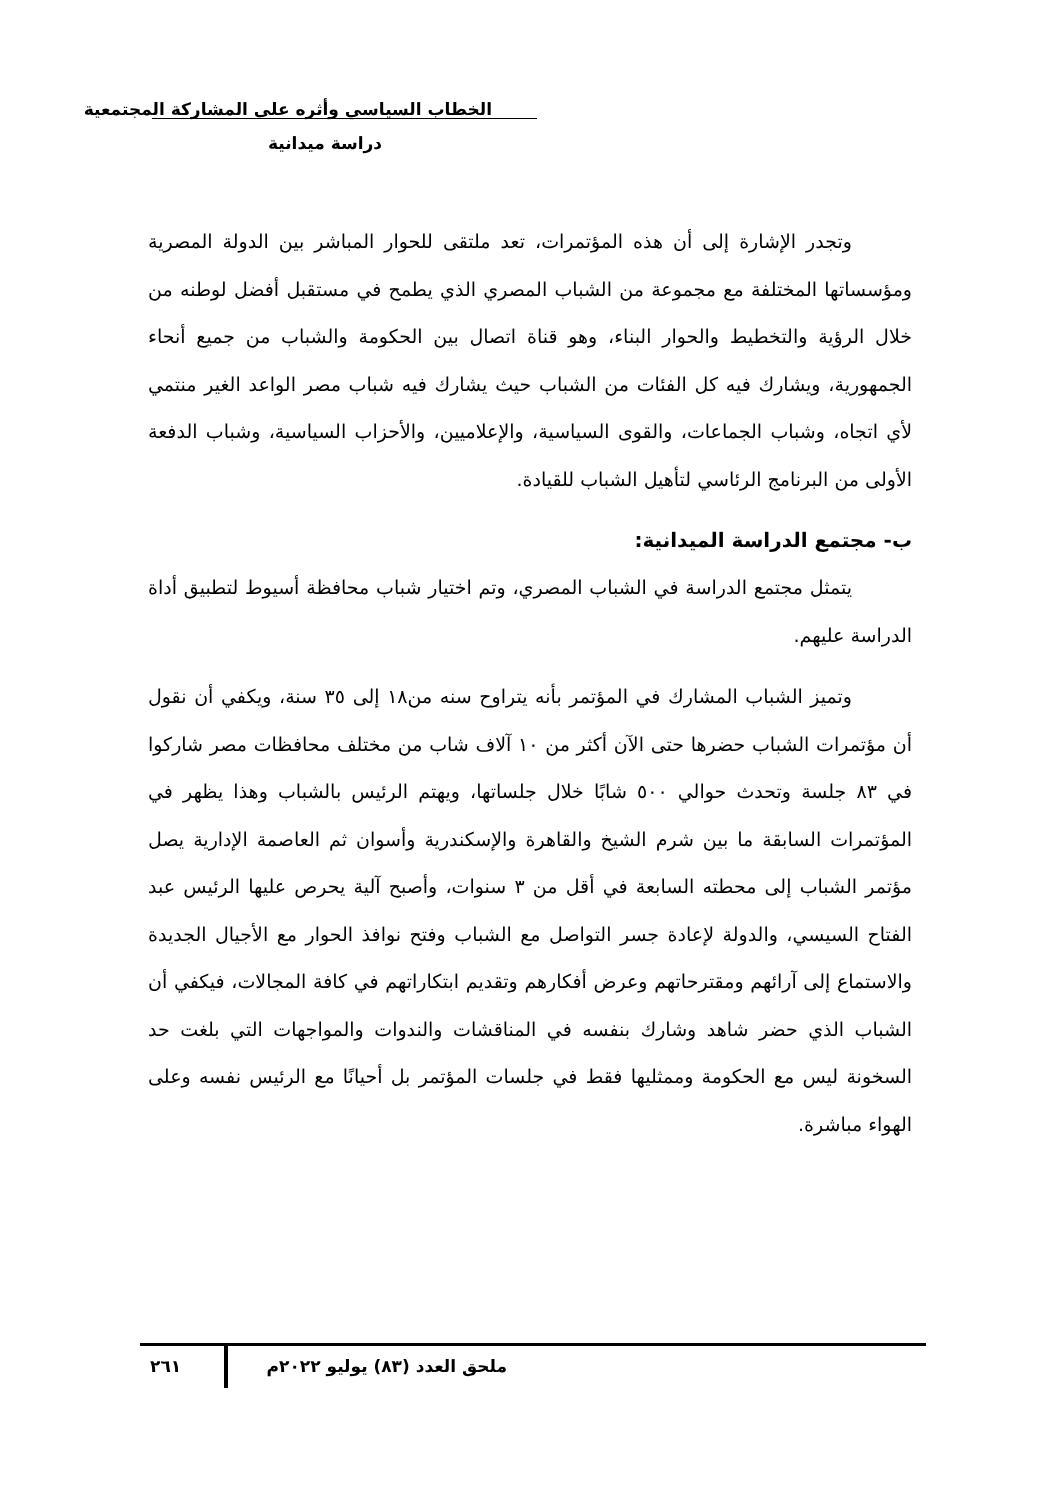الخطاب السياسي وأثره على المشاركة المجتمعية
دراسة ميدانية
وتجدر الإشارة إلى أن هذه المؤتمرات، تعد ملتقى للحوار المباشر بين الدولة المصرية ومؤسساتها المختلفة مع مجموعة من الشباب المصري الذي يطمح في مستقبل أفضل لوطنه من خلال الرؤية والتخطيط والحوار البناء، وهو قناة اتصال بين الحكومة والشباب من جميع أنحاء الجمهورية، ويشارك فيه كل الفئات من الشباب حيث يشارك فيه شباب مصر الواعد الغير منتمي لأي اتجاه، وشباب الجماعات، والقوى السياسية، والإعلاميين، والأحزاب السياسية، وشباب الدفعة الأولى من البرنامج الرئاسي لتأهيل الشباب للقيادة.
ب- مجتمع الدراسة الميدانية:
يتمثل مجتمع الدراسة في الشباب المصري، وتم اختيار شباب محافظة أسيوط لتطبيق أداة الدراسة عليهم.
وتميز الشباب المشارك في المؤتمر بأنه يتراوح سنه من١٨ إلى ٣٥ سنة، ويكفي أن نقول أن مؤتمرات الشباب حضرها حتى الآن أكثر من ١٠ آلاف شاب من مختلف محافظات مصر شاركوا في ٨٣ جلسة وتحدث حوالي ٥٠٠ شابًا خلال جلساتها، ويهتم الرئيس بالشباب وهذا يظهر في المؤتمرات السابقة ما بين شرم الشيخ والقاهرة والإسكندرية وأسوان ثم العاصمة الإدارية يصل مؤتمر الشباب إلى محطته السابعة في أقل من ٣ سنوات، وأصبح آلية يحرص عليها الرئيس عبد الفتاح السيسي، والدولة لإعادة جسر التواصل مع الشباب وفتح نوافذ الحوار مع الأجيال الجديدة والاستماع إلى آرائهم ومقترحاتهم وعرض أفكارهم وتقديم ابتكاراتهم في كافة المجالات، فيكفي أن الشباب الذي حضر شاهد وشارك بنفسه في المناقشات والندوات والمواجهات التي بلغت حد السخونة ليس مع الحكومة وممثليها فقط في جلسات المؤتمر بل أحيانًا مع الرئيس نفسه وعلى الهواء مباشرة.
ملحق العدد (٨٣) يوليو ٢٠٢٢م ٢٦١